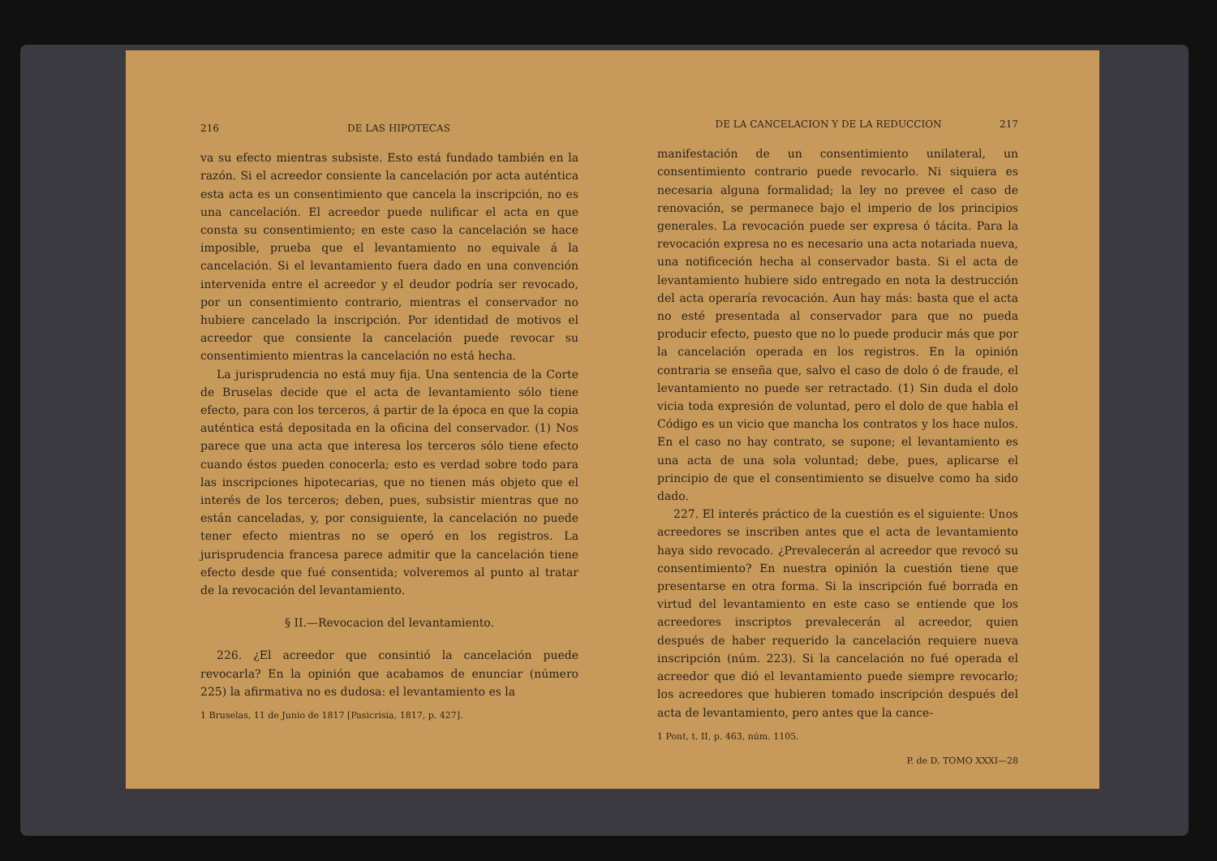216 DE LAS HIPOTECAS
va su efecto mientras subsiste. Esto está fundado también en la razón. Si el acreedor consiente la cancelación por acta auténtica esta acta es un consentimiento que cancela la inscripción, no es una cancelación. El acreedor puede nulificar el acta en que consta su consentimiento; en este caso la cancelación se hace imposible, prueba que el levantamiento no equivale á la cancelación. Si el levantamiento fuera dado en una convención intervenida entre el acreedor y el deudor podría ser revocado, por un consentimiento contrario, mientras el conservador no hubiere cancelado la inscripción. Por identidad de motivos el acreedor que consiente la cancelación puede revocar su consentimiento mientras la cancelación no está hecha.
La jurisprudencia no está muy fija. Una sentencia de la Corte de Bruselas decide que el acta de levantamiento sólo tiene efecto, para con los terceros, á partir de la época en que la copia auténtica está depositada en la oficina del conservador. (1) Nos parece que una acta que interesa los terceros sólo tiene efecto cuando éstos pueden conocerla; esto es verdad sobre todo para las inscripciones hipotecarias, que no tienen más objeto que el interés de los terceros; deben, pues, subsistir mientras que no están canceladas, y, por consiguiente, la cancelación no puede tener efecto mientras no se operó en los registros. La jurisprudencia francesa parece admitir que la cancelación tiene efecto desde que fué consentida; volveremos al punto al tratar de la revocación del levantamiento.
§ II.—Revocacion del levantamiento.
226. ¿El acreedor que consintió la cancelación puede revocarla? En la opinión que acabamos de enunciar (número 225) la afirmativa no es dudosa: el levantamiento es la
1 Bruselas, 11 de Junio de 1817 [Pasicrisia, 1817, p. 427].
DE LA CANCELACION Y DE LA REDUCCION 217
manifestación de un consentimiento unilateral, un consentimiento contrario puede revocarlo. Ni siquiera es necesaria alguna formalidad; la ley no prevee el caso de renovación, se permanece bajo el imperio de los principios generales. La revocación puede ser expresa ó tácita. Para la revocación expresa no es necesario una acta notariada nueva, una notificeción hecha al conservador basta. Si el acta de levantamiento hubiere sido entregado en nota la destrucción del acta operaría revocación. Aun hay más: basta que el acta no esté presentada al conservador para que no pueda producir efecto, puesto que no lo puede producir más que por la cancelación operada en los registros. En la opinión contraria se enseña que, salvo el caso de dolo ó de fraude, el levantamiento no puede ser retractado. (1) Sin duda el dolo vicia toda expresión de voluntad, pero el dolo de que habla el Código es un vicio que mancha los contratos y los hace nulos. En el caso no hay contrato, se supone; el levantamiento es una acta de una sola voluntad; debe, pues, aplicarse el principio de que el consentimiento se disuelve como ha sido dado.
227. El interés práctico de la cuestión es el siguiente: Unos acreedores se inscriben antes que el acta de levantamiento haya sido revocado. ¿Prevalecerán al acreedor que revocó su consentimiento? En nuestra opinión la cuestión tiene que presentarse en otra forma. Si la inscripción fué borrada en virtud del levantamiento en este caso se entiende que los acreedores inscriptos prevalecerán al acreedor, quien después de haber requerido la cancelación requiere nueva inscripción (núm. 223). Si la cancelación no fué operada el acreedor que dió el levantamiento puede siempre revocarlo; los acreedores que hubieren tomado inscripción después del acta de levantamiento, pero antes que la cance-
1 Pont, t. II, p. 463, núm. 1105.
P. de D. TOMO XXXI—28